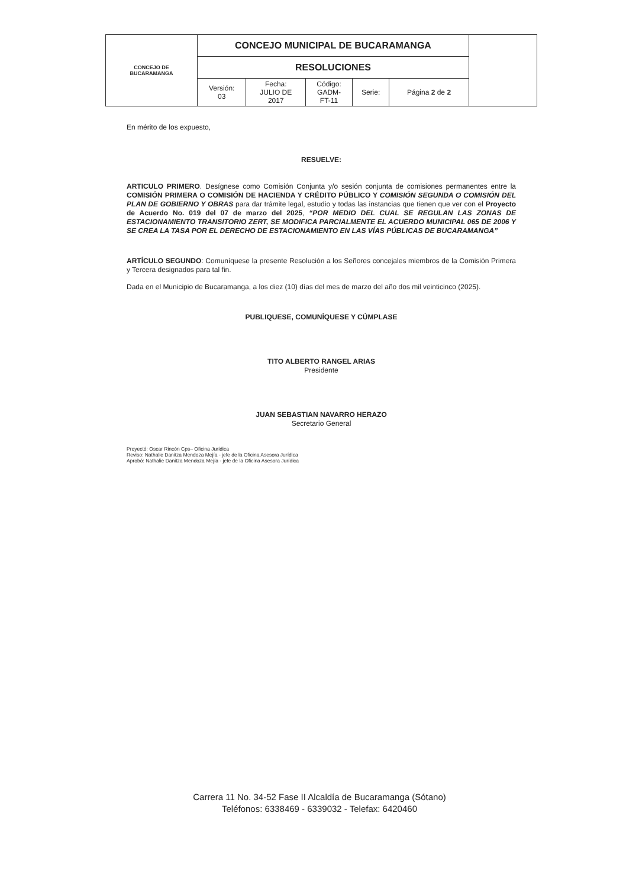| CONCEJO DE BUCARAMANGA | CONCEJO MUNICIPAL DE BUCARAMANGA | | | | | |
| | RESOLUCIONES | | | | | |
| | Versión: 03 | Fecha: JULIO DE 2017 | Código: GADM- FT-11 | Serie: | Página 2 de 2 | |
En mérito de los expuesto,
RESUELVE:
ARTICULO PRIMERO. Desígnese como Comisión Conjunta y/o sesión conjunta de comisiones permanentes entre la COMISIÓN PRIMERA O COMISIÓN DE HACIENDA Y CRÉDITO PÚBLICO Y COMISIÓN SEGUNDA O COMISIÓN DEL PLAN DE GOBIERNO Y OBRAS para dar trámite legal, estudio y todas las instancias que tienen que ver con el Proyecto de Acuerdo No. 019 del 07 de marzo del 2025, “POR MEDIO DEL CUAL SE REGULAN LAS ZONAS DE ESTACIONAMIENTO TRANSITORIO ZERT, SE MODIFICA PARCIALMENTE EL ACUERDO MUNICIPAL 065 DE 2006 Y SE CREA LA TASA POR EL DERECHO DE ESTACIONAMIENTO EN LAS VÍAS PÚBLICAS DE BUCARAMANGA”
ARTÍCULO SEGUNDO: Comuníquese la presente Resolución a los Señores concejales miembros de la Comisión Primera y Tercera designados para tal fin.
Dada en el Municipio de Bucaramanga, a los diez (10) días del mes de marzo del año dos mil veinticinco (2025).
PUBLIQUESE, COMUNÍQUESE Y CÚMPLASE
TITO ALBERTO RANGEL ARIAS
Presidente
JUAN SEBASTIAN NAVARRO HERAZO
Secretario General
Proyectó: Oscar Rincón Cps– Oficina Jurídica
Reviso: Nathalie Danitza Mendoza Mejía - jefe de la Oficina Asesora Jurídica
Aprobó: Nathalie Danitza Mendoza Mejía - jefe de la Oficina Asesora Jurídica
Carrera 11 No. 34-52 Fase II Alcaldía de Bucaramanga (Sótano)
Teléfonos: 6338469 - 6339032 - Telefax: 6420460